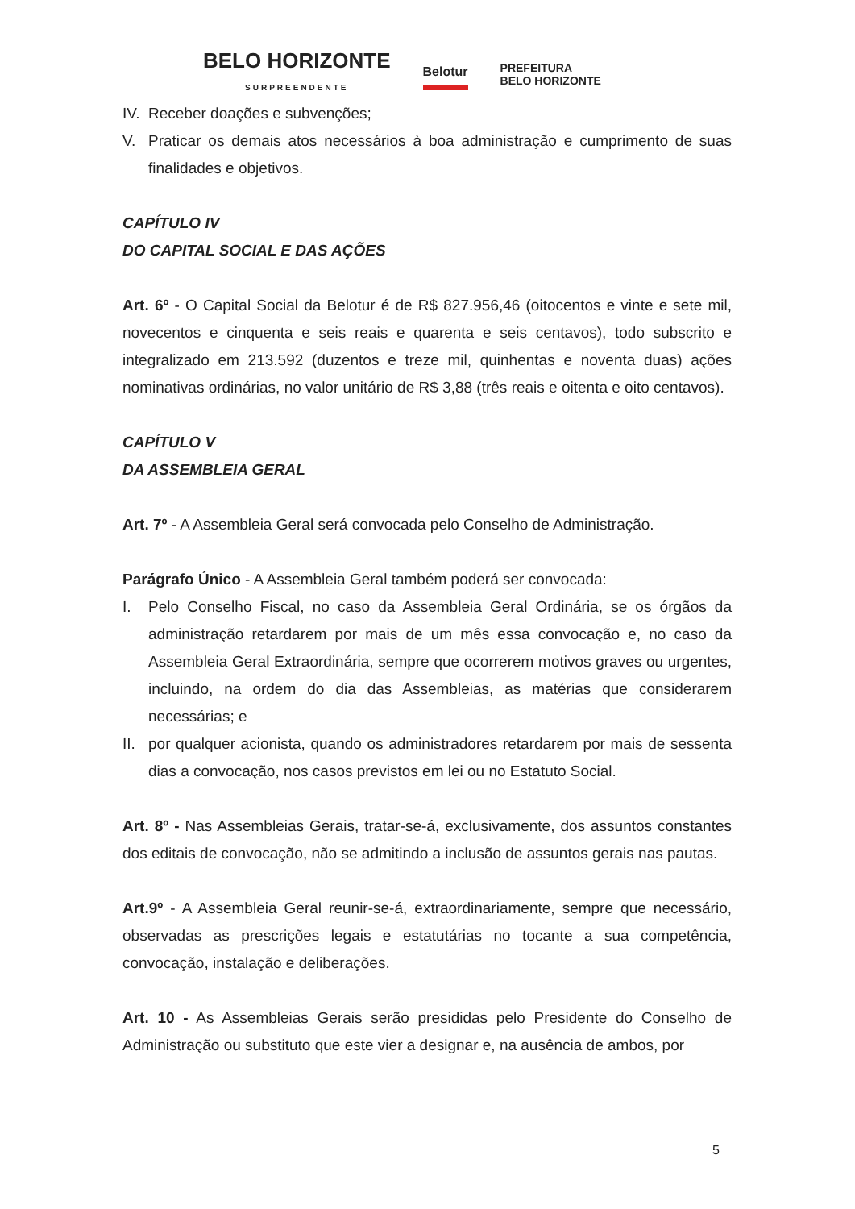BELO HORIZONTE
SURPREENDENTE
Belotur
PREFEITURA
BELO HORIZONTE
IV. Receber doações e subvenções;
V. Praticar os demais atos necessários à boa administração e cumprimento de suas finalidades e objetivos.
CAPÍTULO IV
DO CAPITAL SOCIAL E DAS AÇÕES
Art. 6º - O Capital Social da Belotur é de R$ 827.956,46 (oitocentos e vinte e sete mil, novecentos e cinquenta e seis reais e quarenta e seis centavos), todo subscrito e integralizado em 213.592 (duzentos e treze mil, quinhentas e noventa duas) ações nominativas ordinárias, no valor unitário de R$ 3,88 (três reais e oitenta e oito centavos).
CAPÍTULO V
DA ASSEMBLEIA GERAL
Art. 7º - A Assembleia Geral será convocada pelo Conselho de Administração.
Parágrafo Único - A Assembleia Geral também poderá ser convocada:
I. Pelo Conselho Fiscal, no caso da Assembleia Geral Ordinária, se os órgãos da administração retardarem por mais de um mês essa convocação e, no caso da Assembleia Geral Extraordinária, sempre que ocorrerem motivos graves ou urgentes, incluindo, na ordem do dia das Assembleias, as matérias que considerarem necessárias; e
II. por qualquer acionista, quando os administradores retardarem por mais de sessenta dias a convocação, nos casos previstos em lei ou no Estatuto Social.
Art. 8º - Nas Assembleias Gerais, tratar-se-á, exclusivamente, dos assuntos constantes dos editais de convocação, não se admitindo a inclusão de assuntos gerais nas pautas.
Art.9º - A Assembleia Geral reunir-se-á, extraordinariamente, sempre que necessário, observadas as prescrições legais e estatutárias no tocante a sua competência, convocação, instalação e deliberações.
Art. 10 - As Assembleias Gerais serão presididas pelo Presidente do Conselho de Administração ou substituto que este vier a designar e, na ausência de ambos, por
5